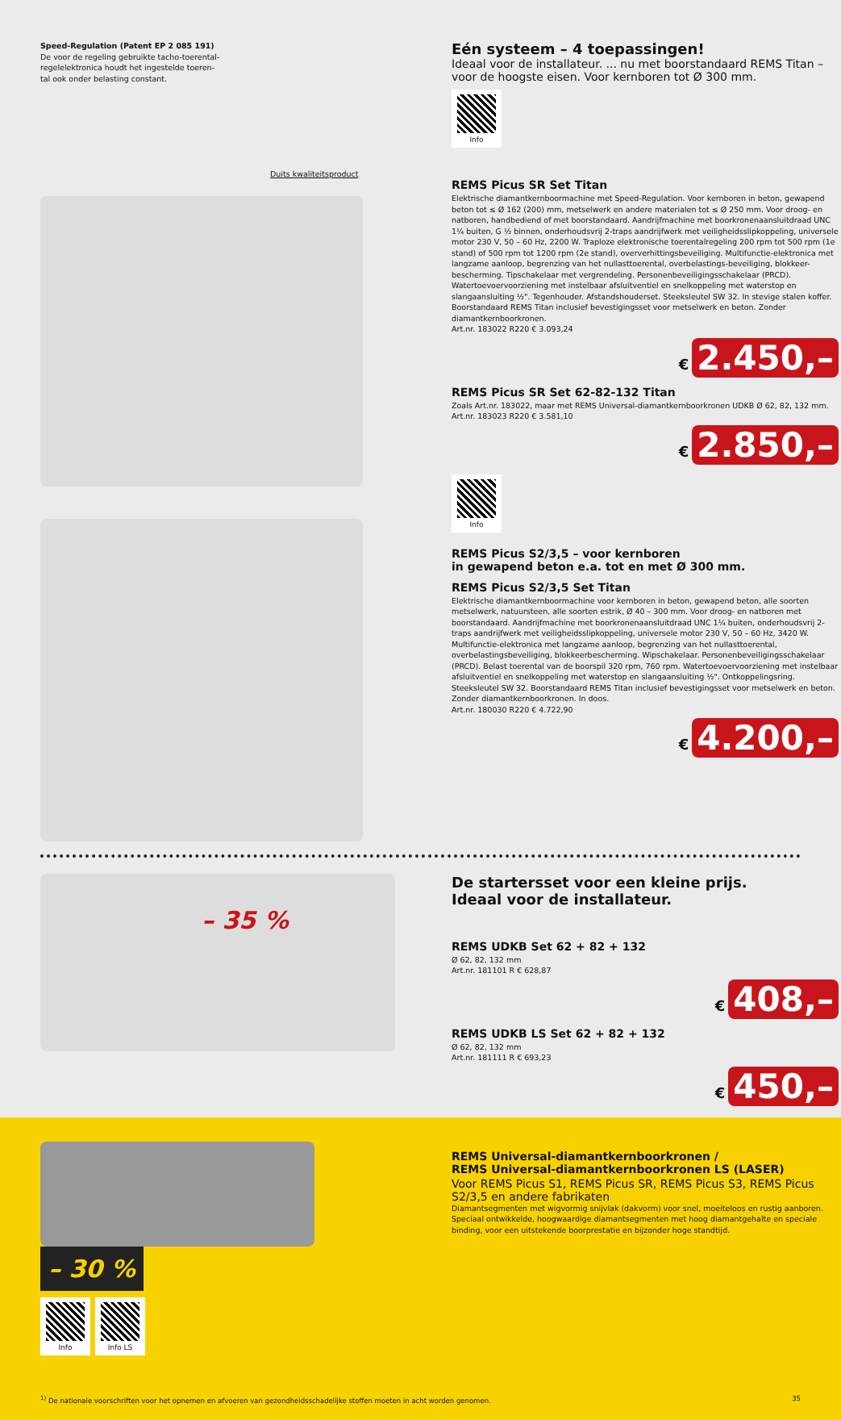Speed-Regulation (Patent EP 2 085 191)
De voor de regeling gebruikte tacho-toerental-
regelelektronica houdt het ingestelde toeren-
tal ook onder belasting constant.
Duits kwaliteitsproduct
Eén systeem – 4 toepassingen!
Ideaal voor de installateur. ... nu met boorstandaard REMS Titan – voor de hoogste eisen. Voor kernboren tot Ø 300 mm.
Info
REMS Picus SR Set Titan
Elektrische diamantkernboormachine met Speed-Regulation. Voor kernboren in beton, gewapend beton tot ≤ Ø 162 (200) mm, metselwerk en andere materialen tot ≤ Ø 250 mm. Voor droog- en natboren, handbediend of met boorstandaard. Aandrijfmachine met boorkronenaansluitdraad UNC 1¼ buiten, G ½ binnen, onderhoudsvrij 2-traps aandrijfwerk met veiligheidsslipkoppeling, universele motor 230 V, 50 – 60 Hz, 2200 W. Traploze elektronische toerentalregeling 200 rpm tot 500 rpm (1e stand) of 500 rpm tot 1200 rpm (2e stand), oververhittingsbeveiliging. Multifunctie-elektronica met langzame aanloop, begrenzing van het nullasttoerental, overbelastings-beveiliging, blokkeer-bescherming. Tipschakelaar met vergrendeling. Personenbeveiligingsschakelaar (PRCD). Watertoevoervoorziening met instelbaar afsluitventiel en snelkoppeling met waterstop en slangaansluiting ½". Tegenhouder. Afstandshouderset. Steeksleutel SW 32. In stevige stalen koffer. Boorstandaard REMS Titan inclusief bevestigingsset voor metselwerk en beton. Zonder diamantkernboorkronen.
Art.nr. 183022 R220 € 3.093,24
€ 2.450,–
REMS Picus SR Set 62-82-132 Titan
Zoals Art.nr. 183022, maar met REMS Universal-diamantkernboorkronen UDKB Ø 62, 82, 132 mm.
Art.nr. 183023 R220 € 3.581,10
€ 2.850,–
Info
REMS Picus S2/3,5 – voor kernboren
in gewapend beton e.a. tot en met Ø 300 mm.
REMS Picus S2/3,5 Set Titan
Elektrische diamantkernboormachine voor kernboren in beton, gewapend beton, alle soorten metselwerk, natuursteen, alle soorten estrik, Ø 40 – 300 mm. Voor droog- en natboren met boorstandaard. Aandrijfmachine met boorkronenaansluitdraad UNC 1¼ buiten, onderhoudsvrij 2-traps aandrijfwerk met veiligheidsslipkoppeling, universele motor 230 V, 50 – 60 Hz, 3420 W. Multifunctie-elektronica met langzame aanloop, begrenzing van het nullasttoerental, overbelastingsbeveiliging, blokkeerbescherming. Wipschakelaar. Personenbeveiligingsschakelaar (PRCD). Belast toerental van de boorspil 320 rpm, 760 rpm. Watertoevoervoorziening met instelbaar afsluitventiel en snelkoppeling met waterstop en slangaansluiting ½". Ontkoppelingsring. Steeksleutel SW 32. Boorstandaard REMS Titan inclusief bevestigingsset voor metselwerk en beton. Zonder diamantkernboorkronen. In doos.
Art.nr. 180030 R220 € 4.722,90
€ 4.200,–
– 35 %
De startersset voor een kleine prijs.
Ideaal voor de installateur.
REMS UDKB Set 62 + 82 + 132
Ø 62, 82, 132 mm
Art.nr. 181101 R € 628,87
€ 408,–
REMS UDKB LS Set 62 + 82 + 132
Ø 62, 82, 132 mm
Art.nr. 181111 R € 693,23
€ 450,–
– 30 %
Info Info LS
REMS Universal-diamantkernboorkronen /
REMS Universal-diamantkernboorkronen LS (LASER)
Voor REMS Picus S1, REMS Picus SR, REMS Picus S3, REMS Picus S2/3,5 en andere fabrikaten
Diamantsegmenten met wigvormig snijvlak (dakvorm) voor snel, moeiteloos en rustig aanboren. Speciaal ontwikkelde, hoogwaardige diamantsegmenten met hoog diamantgehalte en speciale binding, voor een uitstekende boorprestatie en bijzonder hoge standtijd.
<sup>1)</sup> De nationale voorschriften voor het opnemen en afvoeren van gezondheidsschadelijke stoffen moeten in acht worden genomen. 35